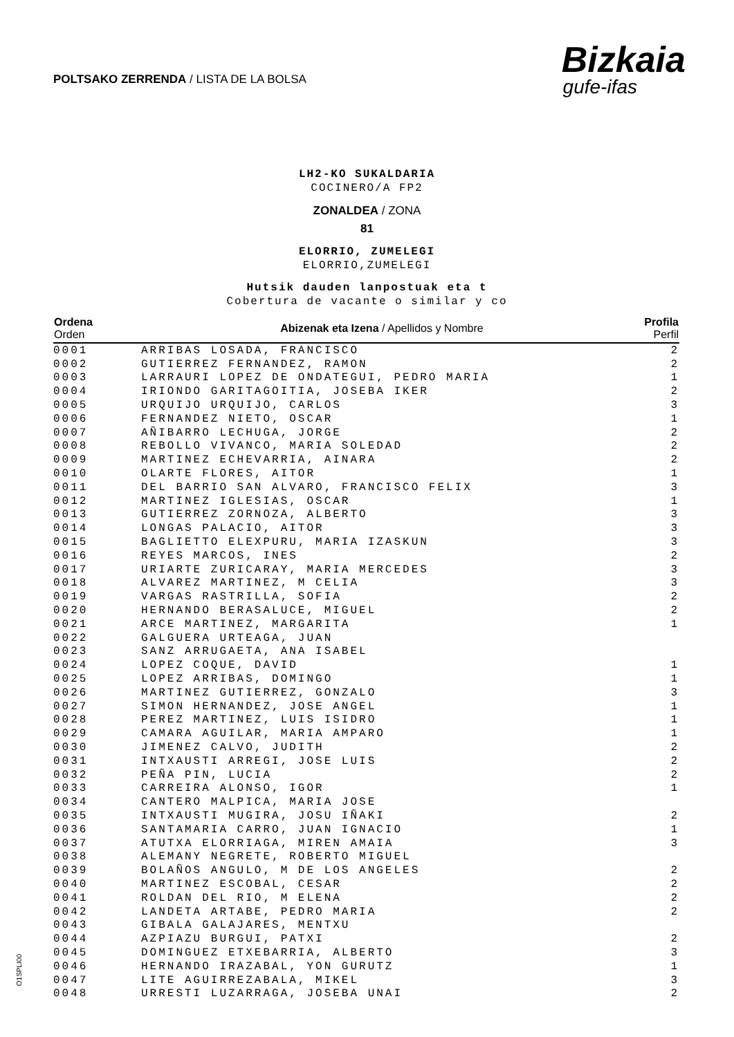POLTSAKO ZERRENDA / LISTA DE LA BOLSA
Bizkaia
gufe-ifas
LH2-KO SUKALDARIA
COCINERO/A FP2
ZONALDEA / ZONA
81
ELORRIO, ZUMELEGI
ELORRIO,ZUMELEGI
Hutsik dauden lanpostuak eta t
Cobertura de vacante o similar y co
| Ordena Orden | Abizenak eta Izena / Apellidos y Nombre | Profila Perfil |
| --- | --- | --- |
| 0001 | ARRIBAS LOSADA, FRANCISCO | 2 |
| 0002 | GUTIERREZ FERNANDEZ, RAMON | 2 |
| 0003 | LARRAURI LOPEZ DE ONDATEGUI, PEDRO MARIA | 1 |
| 0004 | IRIONDO GARITAGOITIA, JOSEBA IKER | 2 |
| 0005 | URQUIJO URQUIJO, CARLOS | 3 |
| 0006 | FERNANDEZ NIETO, OSCAR | 1 |
| 0007 | AÑIBARRO LECHUGA, JORGE | 2 |
| 0008 | REBOLLO VIVANCO, MARIA SOLEDAD | 2 |
| 0009 | MARTINEZ ECHEVARRIA, AINARA | 2 |
| 0010 | OLARTE FLORES, AITOR | 1 |
| 0011 | DEL BARRIO SAN ALVARO, FRANCISCO FELIX | 3 |
| 0012 | MARTINEZ IGLESIAS, OSCAR | 1 |
| 0013 | GUTIERREZ ZORNOZA, ALBERTO | 3 |
| 0014 | LONGAS PALACIO, AITOR | 3 |
| 0015 | BAGLIETTO ELEXPURU, MARIA IZASKUN | 3 |
| 0016 | REYES MARCOS, INES | 2 |
| 0017 | URIARTE ZURICARAY, MARIA MERCEDES | 3 |
| 0018 | ALVAREZ MARTINEZ, M CELIA | 3 |
| 0019 | VARGAS RASTRILLA, SOFIA | 2 |
| 0020 | HERNANDO BERASALUCE, MIGUEL | 2 |
| 0021 | ARCE MARTINEZ, MARGARITA | 1 |
| 0022 | GALGUERA URTEAGA, JUAN | |
| 0023 | SANZ ARRUGAETA, ANA ISABEL | |
| 0024 | LOPEZ COQUE, DAVID | 1 |
| 0025 | LOPEZ ARRIBAS, DOMINGO | 1 |
| 0026 | MARTINEZ GUTIERREZ, GONZALO | 3 |
| 0027 | SIMON HERNANDEZ, JOSE ANGEL | 1 |
| 0028 | PEREZ MARTINEZ, LUIS ISIDRO | 1 |
| 0029 | CAMARA AGUILAR, MARIA AMPARO | 1 |
| 0030 | JIMENEZ CALVO, JUDITH | 2 |
| 0031 | INTXAUSTI ARREGI, JOSE LUIS | 2 |
| 0032 | PEÑA PIN, LUCIA | 2 |
| 0033 | CARREIRA ALONSO, IGOR | 1 |
| 0034 | CANTERO MALPICA, MARIA JOSE | |
| 0035 | INTXAUSTI MUGIRA, JOSU IÑAKI | 2 |
| 0036 | SANTAMARIA CARRO, JUAN IGNACIO | 1 |
| 0037 | ATUTXA ELORRIAGA, MIREN AMAIA | 3 |
| 0038 | ALEMANY NEGRETE, ROBERTO MIGUEL | |
| 0039 | BOLAÑOS ANGULO, M DE LOS ANGELES | 2 |
| 0040 | MARTINEZ ESCOBAL, CESAR | 2 |
| 0041 | ROLDAN DEL RIO, M ELENA | 2 |
| 0042 | LANDETA ARTABE, PEDRO MARIA | 2 |
| 0043 | GIBALA GALAJARES, MENTXU | |
| 0044 | AZPIAZU BURGUI, PATXI | 2 |
| 0045 | DOMINGUEZ ETXEBARRIA, ALBERTO | 3 |
| 0046 | HERNANDO IRAZABAL, YON GURUTZ | 1 |
| 0047 | LITE AGUIRREZABALA, MIKEL | 3 |
| 0048 | URRESTI LUZARRAGA, JOSEBA UNAI | 2 |
O1SPLI00